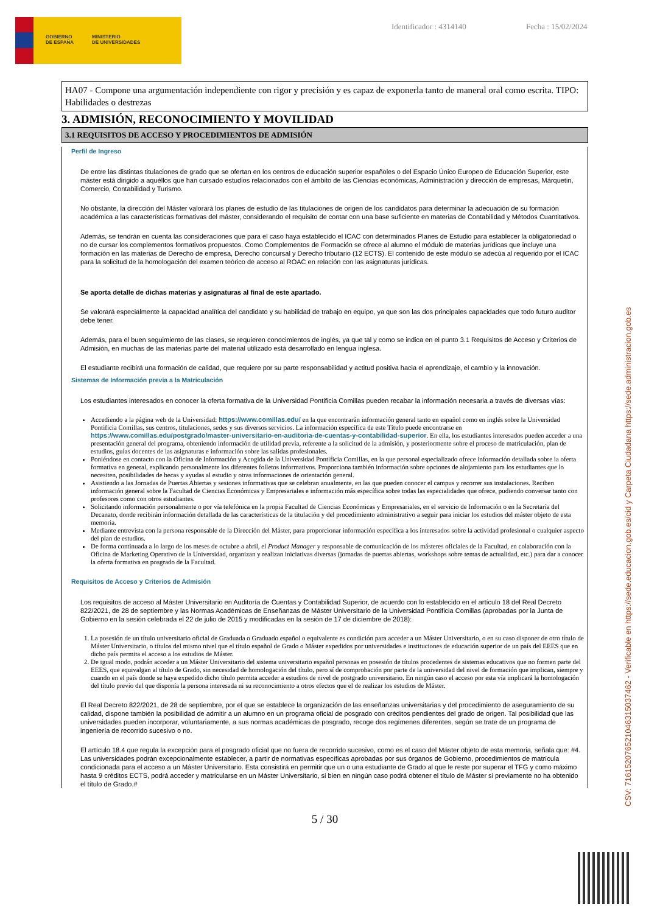GOBIERNO
DE ESPAÑA
MINISTERIO
DE UNIVERSIDADES
Identificador : 4314140 Fecha : 15/02/2024
HA07 - Compone una argumentación independiente con rigor y precisión y es capaz de exponerla tanto de maneral oral como escrita. TIPO: Habilidades o destrezas
3. ADMISIÓN, RECONOCIMIENTO Y MOVILIDAD
3.1 REQUISITOS DE ACCESO Y PROCEDIMIENTOS DE ADMISIÓN
Perfil de Ingreso
De entre las distintas titulaciones de grado que se ofertan en los centros de educación superior españoles o del Espacio Único Europeo de Educación Superior, este máster está dirigido a aquéllos que han cursado estudios relacionados con el ámbito de las Ciencias económicas, Administración y dirección de empresas, Márquetin, Comercio, Contabilidad y Turismo.
No obstante, la dirección del Máster valorará los planes de estudio de las titulaciones de origen de los candidatos para determinar la adecuación de su formación académica a las características formativas del máster, considerando el requisito de contar con una base suficiente en materias de Contabilidad y Métodos Cuantitativos.
Además, se tendrán en cuenta las consideraciones que para el caso haya establecido el ICAC con determinados Planes de Estudio para establecer la obligatoriedad o no de cursar los complementos formativos propuestos. Como Complementos de Formación se ofrece al alumno el módulo de materias jurídicas que incluye una formación en las materias de Derecho de empresa, Derecho concursal y Derecho tributario (12 ECTS). El contenido de este módulo se adecúa al requerido por el ICAC para la solicitud de la homologación del examen teórico de acceso al ROAC en relación con las asignaturas jurídicas.
Se aporta detalle de dichas materias y asignaturas al final de este apartado.
Se valorará especialmente la capacidad analítica del candidato y su habilidad de trabajo en equipo, ya que son las dos principales capacidades que todo futuro auditor debe tener.
Además, para el buen seguimiento de las clases, se requieren conocimientos de inglés, ya que tal y como se indica en el punto 3.1 Requisitos de Acceso y Criterios de Admisión, en muchas de las materias parte del material utilizado está desarrollado en lengua inglesa.
El estudiante recibirá una formación de calidad, que requiere por su parte responsabilidad y actitud positiva hacia el aprendizaje, el cambio y la innovación.
Sistemas de Información previa a la Matriculación
Los estudiantes interesados en conocer la oferta formativa de la Universidad Pontificia Comillas pueden recabar la información necesaria a través de diversas vías:
Accediendo a la página web de la Universidad: https://www.comillas.edu/ en la que encontrarán información general tanto en español como en inglés sobre la Universidad Pontificia Comillas, sus centros, titulaciones, sedes y sus diversos servicios. La información específica de este Título puede encontrarse en https://www.comillas.edu/postgrado/master-universitario-en-auditoria-de-cuentas-y-contabilidad-superior. En ella, los estudiantes interesados pueden acceder a una presentación general del programa, obteniendo información de utilidad previa, referente a la solicitud de la admisión, y posteriormente sobre el proceso de matriculación, plan de estudios, guías docentes de las asignaturas e información sobre las salidas profesionales.
Poniéndose en contacto con la Oficina de Información y Acogida de la Universidad Pontificia Comillas, en la que personal especializado ofrece información detallada sobre la oferta formativa en general, explicando personalmente los diferentes folletos informativos. Proporciona también información sobre opciones de alojamiento para los estudiantes que lo necesiten, posibilidades de becas y ayudas al estudio y otras informaciones de orientación general.
Asistiendo a las Jornadas de Puertas Abiertas y sesiones informativas que se celebran anualmente, en las que pueden conocer el campus y recorrer sus instalaciones. Reciben información general sobre la Facultad de Ciencias Económicas y Empresariales e información más específica sobre todas las especialidades que ofrece, pudiendo conversar tanto con profesores como con otros estudiantes.
Solicitando información personalmente o por vía telefónica en la propia Facultad de Ciencias Económicas y Empresariales, en el servicio de Información o en la Secretaría del Decanato, donde recibirán información detallada de las características de la titulación y del procedimiento administrativo a seguir para iniciar los estudios del máster objeto de esta memoria.
Mediante entrevista con la persona responsable de la Dirección del Máster, para proporcionar información específica a los interesados sobre la actividad profesional o cualquier aspecto del plan de estudios.
De forma continuada a lo largo de los meses de octubre a abril, el Product Manager y responsable de comunicación de los másteres oficiales de la Facultad, en colaboración con la Oficina de Marketing Operativo de la Universidad, organizan y realizan iniciativas diversas (jornadas de puertas abiertas, workshops sobre temas de actualidad, etc.) para dar a conocer la oferta formativa en posgrado de la Facultad.
Requisitos de Acceso y Criterios de Admisión
Los requisitos de acceso al Máster Universitario en Auditoría de Cuentas y Contabilidad Superior, de acuerdo con lo establecido en el artículo 18 del Real Decreto 822/2021, de 28 de septiembre y las Normas Académicas de Enseñanzas de Máster Universitario de la Universidad Pontificia Comillas (aprobadas por la Junta de Gobierno en la sesión celebrada el 22 de julio de 2015 y modificadas en la sesión de 17 de diciembre de 2018):
1. La posesión de un título universitario oficial de Graduada o Graduado español o equivalente es condición para acceder a un Máster Universitario, o en su caso disponer de otro título de Máster Universitario, o títulos del mismo nivel que el título español de Grado o Máster expedidos por universidades e instituciones de educación superior de un país del EEES que en dicho país permita el acceso a los estudios de Máster.
2. De igual modo, podrán acceder a un Máster Universitario del sistema universitario español personas en posesión de títulos procedentes de sistemas educativos que no formen parte del EEES, que equivalgan al título de Grado, sin necesidad de homologación del título, pero sí de comprobación por parte de la universidad del nivel de formación que implican, siempre y cuando en el país donde se haya expedido dicho título permita acceder a estudios de nivel de postgrado universitario. En ningún caso el acceso por esta vía implicará la homologación del título previo del que disponía la persona interesada ni su reconocimiento a otros efectos que el de realizar los estudios de Máster.
El Real Decreto 822/2021, de 28 de septiembre, por el que se establece la organización de las enseñanzas universitarias y del procedimiento de aseguramiento de su calidad, dispone también la posibilidad de admitir a un alumno en un programa oficial de posgrado con créditos pendientes del grado de origen. Tal posibilidad que las universidades pueden incorporar, voluntariamente, a sus normas académicas de posgrado, recoge dos regímenes diferentes, según se trate de un programa de ingeniería de recorrido sucesivo o no.
El artículo 18.4 que regula la excepción para el posgrado oficial que no fuera de recorrido sucesivo, como es el caso del Máster objeto de esta memoria, señala que: #4. Las universidades podrán excepcionalmente establecer, a partir de normativas específicas aprobadas por sus órganos de Gobierno, procedimientos de matrícula condicionada para el acceso a un Máster Universitario. Esta consistirá en permitir que un o una estudiante de Grado al que le reste por superar el TFG y como máximo hasta 9 créditos ECTS, podrá acceder y matricularse en un Máster Universitario, si bien en ningún caso podrá obtener el título de Máster si previamente no ha obtenido el título de Grado.#
5 / 30
CSV: 716152076521046315037462 - Verificable en https://sede.educacion.gob.es/cid y Carpeta Ciudadana https://sede.administracion.gob.es